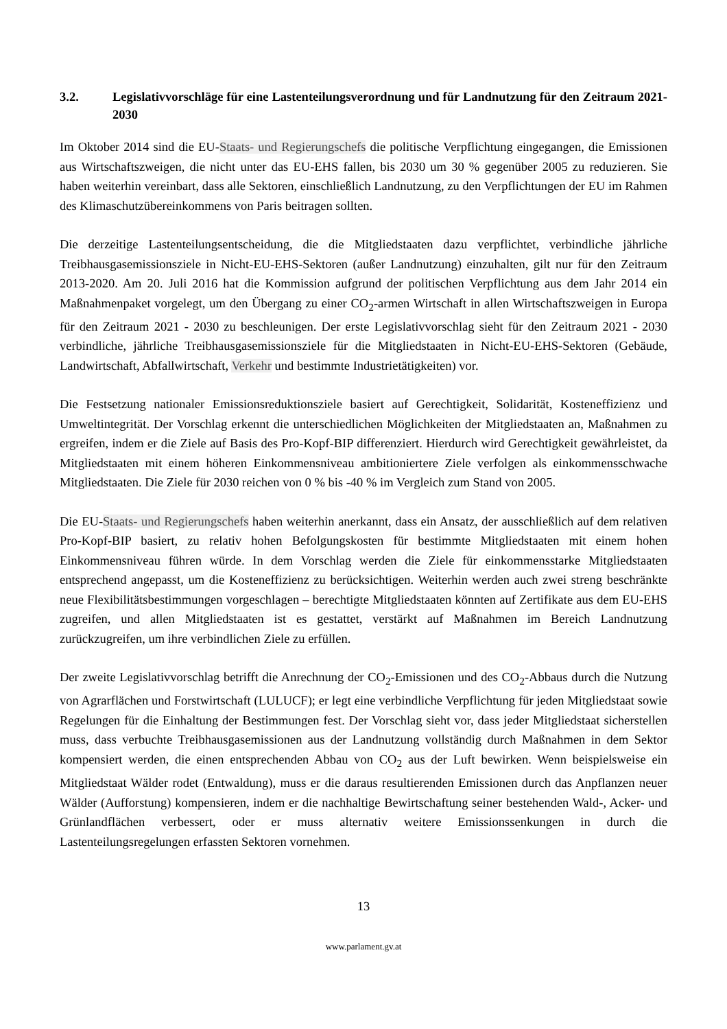3.2. Legislativvorschläge für eine Lastenteilungsverordnung und für Landnutzung für den Zeitraum 2021-2030
Im Oktober 2014 sind die EU-Staats- und Regierungschefs die politische Verpflichtung eingegangen, die Emissionen aus Wirtschaftszweigen, die nicht unter das EU-EHS fallen, bis 2030 um 30 % gegenüber 2005 zu reduzieren. Sie haben weiterhin vereinbart, dass alle Sektoren, einschließlich Landnutzung, zu den Verpflichtungen der EU im Rahmen des Klimaschutzübereinkommens von Paris beitragen sollten.
Die derzeitige Lastenteilungsentscheidung, die die Mitgliedstaaten dazu verpflichtet, verbindliche jährliche Treibhausgasemissionsziele in Nicht-EU-EHS-Sektoren (außer Landnutzung) einzuhalten, gilt nur für den Zeitraum 2013-2020. Am 20. Juli 2016 hat die Kommission aufgrund der politischen Verpflichtung aus dem Jahr 2014 ein Maßnahmenpaket vorgelegt, um den Übergang zu einer CO<sub>2</sub>-armen Wirtschaft in allen Wirtschaftszweigen in Europa für den Zeitraum 2021 - 2030 zu beschleunigen. Der erste Legislativvorschlag sieht für den Zeitraum 2021 - 2030 verbindliche, jährliche Treibhausgasemissionsziele für die Mitgliedstaaten in Nicht-EU-EHS-Sektoren (Gebäude, Landwirtschaft, Abfallwirtschaft, Verkehr und bestimmte Industrietätigkeiten) vor.
Die Festsetzung nationaler Emissionsreduktionsziele basiert auf Gerechtigkeit, Solidarität, Kosteneffizienz und Umweltintegrität. Der Vorschlag erkennt die unterschiedlichen Möglichkeiten der Mitgliedstaaten an, Maßnahmen zu ergreifen, indem er die Ziele auf Basis des Pro-Kopf-BIP differenziert. Hierdurch wird Gerechtigkeit gewährleistet, da Mitgliedstaaten mit einem höheren Einkommensniveau ambitioniertere Ziele verfolgen als einkommensschwache Mitgliedstaaten. Die Ziele für 2030 reichen von 0 % bis -40 % im Vergleich zum Stand von 2005.
Die EU-Staats- und Regierungschefs haben weiterhin anerkannt, dass ein Ansatz, der ausschließlich auf dem relativen Pro-Kopf-BIP basiert, zu relativ hohen Befolgungskosten für bestimmte Mitgliedstaaten mit einem hohen Einkommensniveau führen würde. In dem Vorschlag werden die Ziele für einkommensstarke Mitgliedstaaten entsprechend angepasst, um die Kosteneffizienz zu berücksichtigen. Weiterhin werden auch zwei streng beschränkte neue Flexibilitätsbestimmungen vorgeschlagen – berechtigte Mitgliedstaaten könnten auf Zertifikate aus dem EU-EHS zugreifen, und allen Mitgliedstaaten ist es gestattet, verstärkt auf Maßnahmen im Bereich Landnutzung zurückzugreifen, um ihre verbindlichen Ziele zu erfüllen.
Der zweite Legislativvorschlag betrifft die Anrechnung der CO<sub>2</sub>-Emissionen und des CO<sub>2</sub>-Abbaus durch die Nutzung von Agrarflächen und Forstwirtschaft (LULUCF); er legt eine verbindliche Verpflichtung für jeden Mitgliedstaat sowie Regelungen für die Einhaltung der Bestimmungen fest. Der Vorschlag sieht vor, dass jeder Mitgliedstaat sicherstellen muss, dass verbuchte Treibhausgasemissionen aus der Landnutzung vollständig durch Maßnahmen in dem Sektor kompensiert werden, die einen entsprechenden Abbau von CO<sub>2</sub> aus der Luft bewirken. Wenn beispielsweise ein Mitgliedstaat Wälder rodet (Entwaldung), muss er die daraus resultierenden Emissionen durch das Anpflanzen neuer Wälder (Aufforstung) kompensieren, indem er die nachhaltige Bewirtschaftung seiner bestehenden Wald-, Acker- und Grünlandflächen verbessert, oder er muss alternativ weitere Emissionssenkungen in durch die Lastenteilungsregelungen erfassten Sektoren vornehmen.
13
www.parlament.gv.at